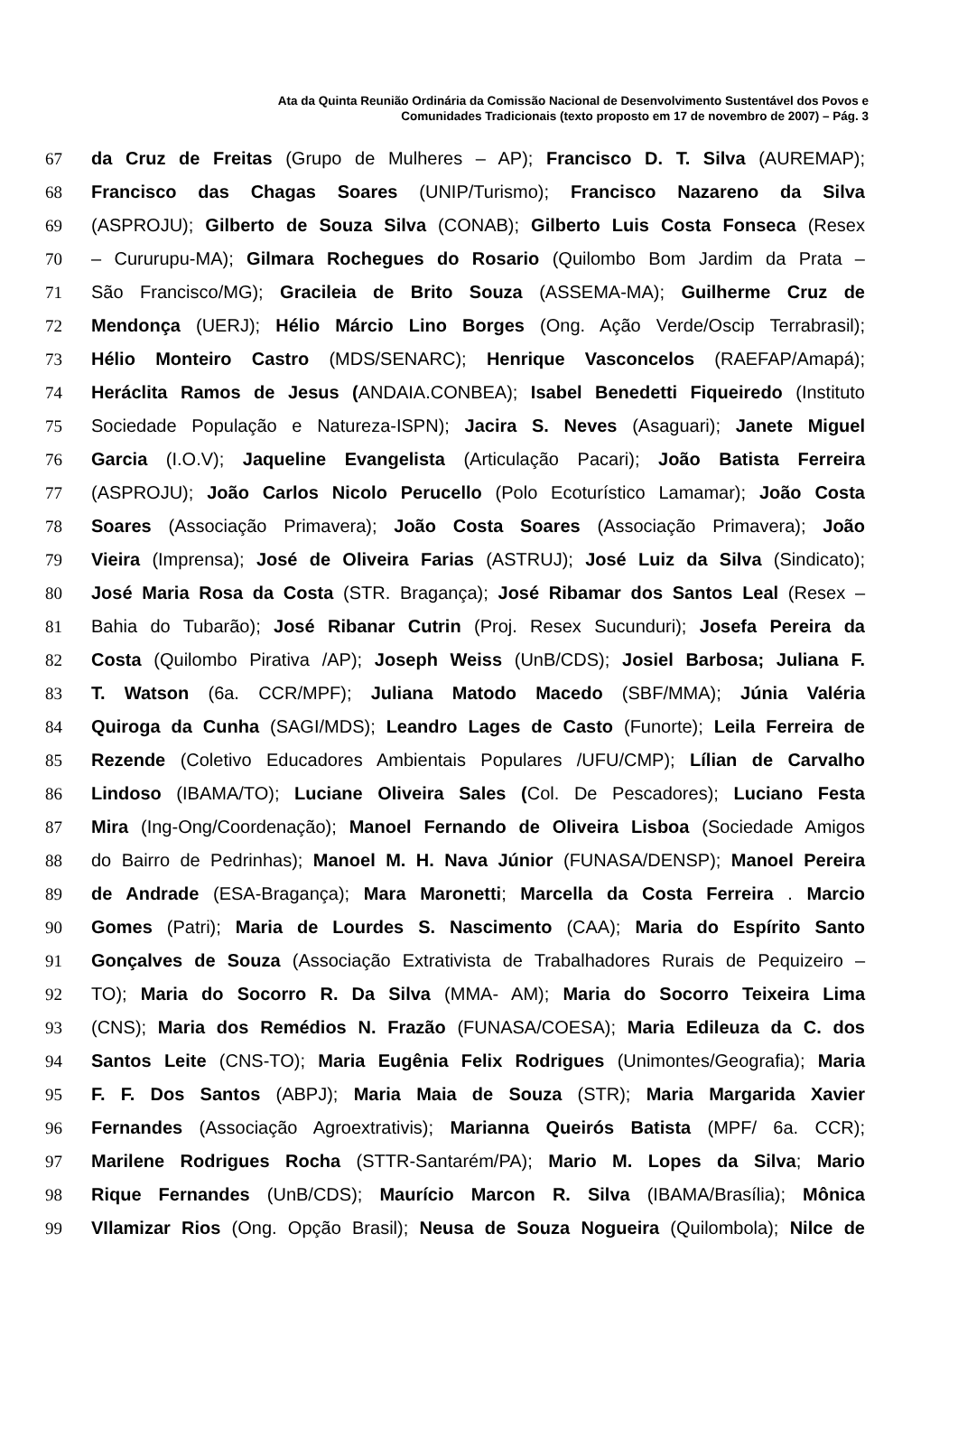Ata da Quinta Reunião Ordinária da Comissão Nacional de Desenvolvimento Sustentável dos Povos e
Comunidades Tradicionais (texto proposto em 17 de novembro de 2007) – Pág. 3
67 da Cruz de Freitas (Grupo de Mulheres – AP); Francisco D. T. Silva (AUREMAP);
68 Francisco das Chagas Soares (UNIP/Turismo); Francisco Nazareno da Silva
69 (ASPROJU); Gilberto de Souza Silva (CONAB); Gilberto Luis Costa Fonseca (Resex
70 – Cururupu-MA); Gilmara Rochegues do Rosario (Quilombo Bom Jardim da Prata –
71 São Francisco/MG); Gracileia de Brito Souza (ASSEMA-MA); Guilherme Cruz de
72 Mendonça (UERJ); Hélio Márcio Lino Borges (Ong. Ação Verde/Oscip Terrabrasil);
73 Hélio Monteiro Castro (MDS/SENARC); Henrique Vasconcelos (RAEFAP/Amapá);
74 Heráclita Ramos de Jesus (ANDAIA.CONBEA); Isabel Benedetti Fiqueiredo (Instituto
75 Sociedade População e Natureza-ISPN); Jacira S. Neves (Asaguari); Janete Miguel
76 Garcia (I.O.V); Jaqueline Evangelista (Articulação Pacari); João Batista Ferreira
77 (ASPROJU); João Carlos Nicolo Perucello (Polo Ecoturístico Lamamar); João Costa
78 Soares (Associação Primavera); João Costa Soares (Associação Primavera); João
79 Vieira (Imprensa); José de Oliveira Farias (ASTRUJ); José Luiz da Silva (Sindicato);
80 José Maria Rosa da Costa (STR. Bragança); José Ribamar dos Santos Leal (Resex –
81 Bahia do Tubarão); José Ribanar Cutrin (Proj. Resex Sucunduri); Josefa Pereira da
82 Costa (Quilombo Pirativa /AP); Joseph Weiss (UnB/CDS); Josiel Barbosa; Juliana F.
83 T. Watson (6a. CCR/MPF); Juliana Matodo Macedo (SBF/MMA); Júnia Valéria
84 Quiroga da Cunha (SAGI/MDS); Leandro Lages de Casto (Funorte); Leila Ferreira de
85 Rezende (Coletivo Educadores Ambientais Populares /UFU/CMP); Lílian de Carvalho
86 Lindoso (IBAMA/TO); Luciane Oliveira Sales (Col. De Pescadores); Luciano Festa
87 Mira (Ing-Ong/Coordenação); Manoel Fernando de Oliveira Lisboa (Sociedade Amigos
88 do Bairro de Pedrinhas); Manoel M. H. Nava Júnior (FUNASA/DENSP); Manoel Pereira
89 de Andrade (ESA-Bragança); Mara Maronetti; Marcella da Costa Ferreira . Marcio
90 Gomes (Patri); Maria de Lourdes S. Nascimento (CAA); Maria do Espírito Santo
91 Gonçalves de Souza (Associação Extrativista de Trabalhadores Rurais de Pequizeiro –
92 TO); Maria do Socorro R. Da Silva (MMA- AM); Maria do Socorro Teixeira Lima
93 (CNS); Maria dos Remédios N. Frazão (FUNASA/COESA); Maria Edileuza da C. dos
94 Santos Leite (CNS-TO); Maria Eugênia Felix Rodrigues (Unimontes/Geografia); Maria
95 F. F. Dos Santos (ABPJ); Maria Maia de Souza (STR); Maria Margarida Xavier
96 Fernandes (Associação Agroextrativis); Marianna Queirós Batista (MPF/ 6a. CCR);
97 Marilene Rodrigues Rocha (STTR-Santarém/PA); Mario M. Lopes da Silva; Mario
98 Rique Fernandes (UnB/CDS); Maurício Marcon R. Silva (IBAMA/Brasília); Mônica
99 VIlamizar Rios (Ong. Opção Brasil); Neusa de Souza Nogueira (Quilombola); Nilce de